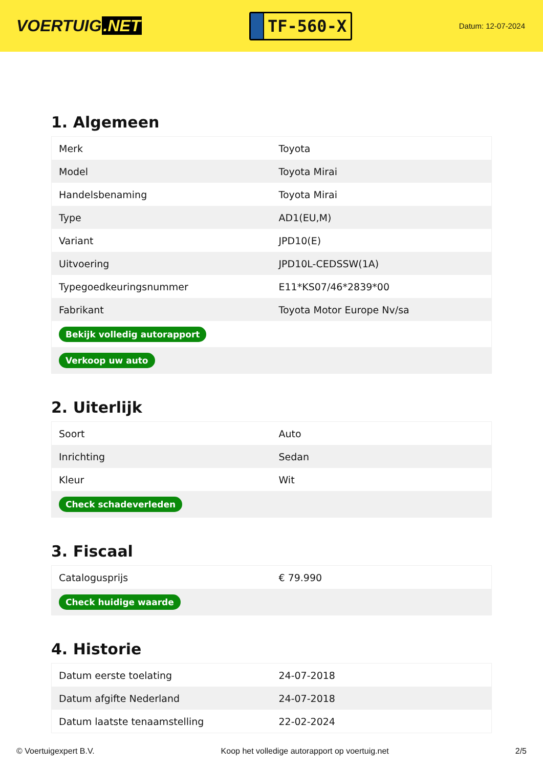VOERTUIG.NET
TF-560-X
Datum: 12-07-2024
1. Algemeen
| Merk | Toyota |
| Model | Toyota Mirai |
| Handelsbenaming | Toyota Mirai |
| Type | AD1(EU,M) |
| Variant | JPD10(E) |
| Uitvoering | JPD10L-CEDSSW(1A) |
| Typegoedkeuringsnummer | E11*KS07/46*2839*00 |
| Fabrikant | Toyota Motor Europe Nv/sa |
| Bekijk volledig autorapport | |
| Verkoop uw auto | |
2. Uiterlijk
| Soort | Auto |
| Inrichting | Sedan |
| Kleur | Wit |
| Check schadeverleden | |
3. Fiscaal
| Catalogusprijs | € 79.990 |
| Check huidige waarde | |
4. Historie
| Datum eerste toelating | 24-07-2018 |
| Datum afgifte Nederland | 24-07-2018 |
| Datum laatste tenaamstelling | 22-02-2024 |
© Voertuigexpert B.V. Koop het volledige autorapport op voertuig.net 2/5